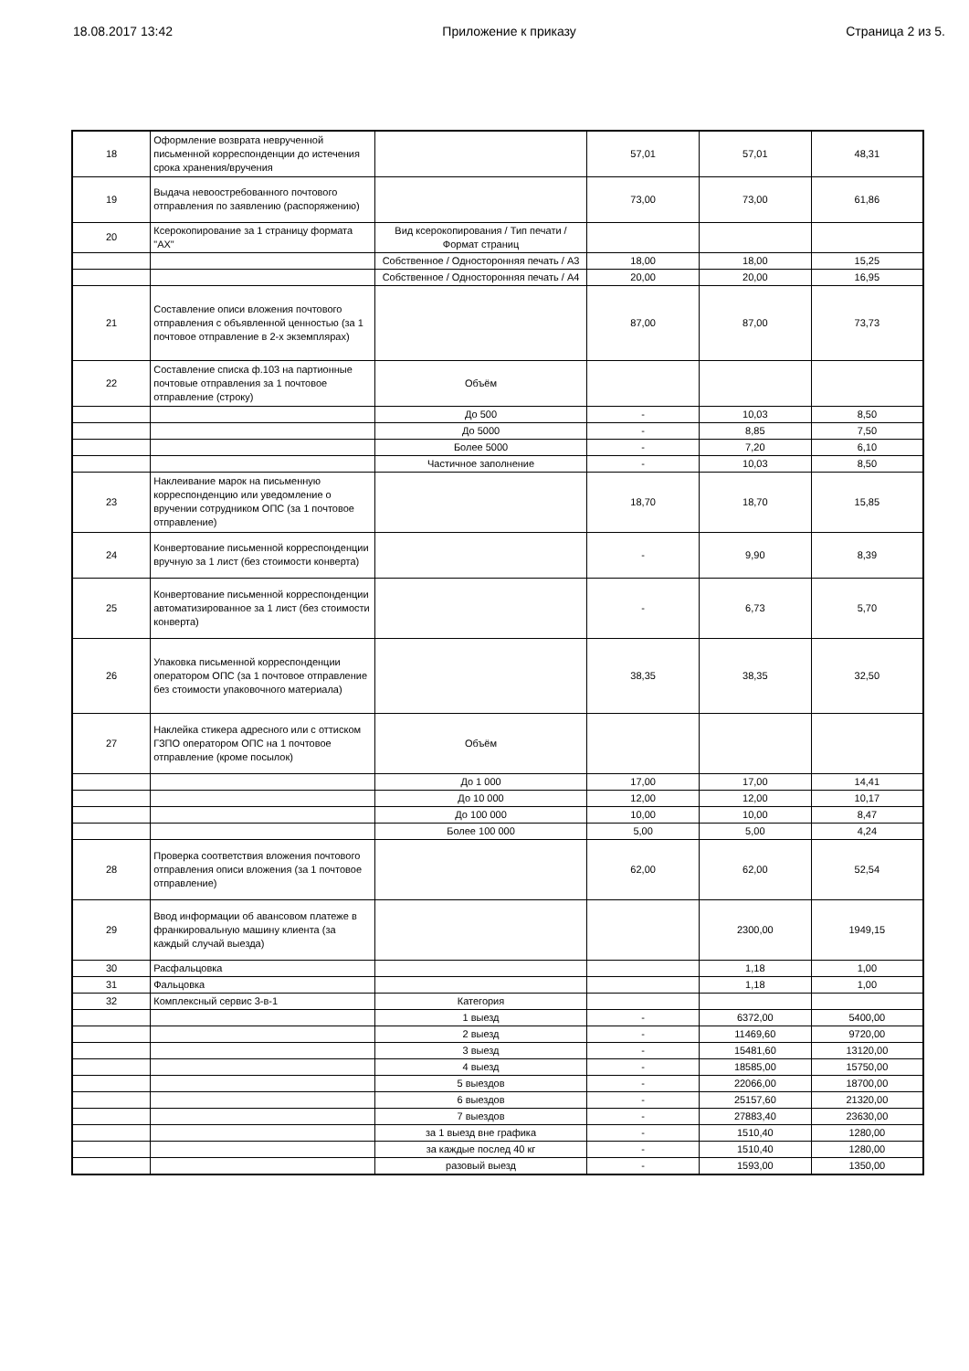18.08.2017 13:42 Приложение к приказу Страница 2 из 5.
| 18 | Оформление возврата неврученной письменной корреспонденции до истечения срока хранения/вручения | | 57,01 | 57,01 | 48,31 |
| 19 | Выдача невоостребованного почтового отправления по заявлению (распоряжению) | | 73,00 | 73,00 | 61,86 |
| 20 | Ксерокопирование за 1 страницу формата "АХ" | Вид ксерокопирования / Тип печати / Формат страниц | | | |
| | | Собственное / Односторонняя печать / А3 | 18,00 | 18,00 | 15,25 |
| | | Собственное / Односторонняя печать / А4 | 20,00 | 20,00 | 16,95 |
| 21 | Составление описи вложения почтового отправления с объявленной ценностью (за 1 почтовое отправление в 2-х экземплярах) | | 87,00 | 87,00 | 73,73 |
| 22 | Составление списка ф.103 на партионные почтовые отправления за 1 почтовое отправление (строку) | Объём | | | |
| | | До 500 | - | 10,03 | 8,50 |
| | | До 5000 | - | 8,85 | 7,50 |
| | | Более 5000 | - | 7,20 | 6,10 |
| | | Частичное заполнение | - | 10,03 | 8,50 |
| 23 | Наклеивание марок на письменную корреспонденцию или уведомление о вручении сотрудником ОПС (за 1 почтовое отправление) | | 18,70 | 18,70 | 15,85 |
| 24 | Конвертование письменной корреспонденции вручную за 1 лист (без стоимости конверта) | | - | 9,90 | 8,39 |
| 25 | Конвертование письменной корреспонденции автоматизированное за 1 лист (без стоимости конверта) | | - | 6,73 | 5,70 |
| 26 | Упаковка письменной корреспонденции оператором ОПС (за 1 почтовое отправление без стоимости упаковочного материала) | | 38,35 | 38,35 | 32,50 |
| 27 | Наклейка стикера адресного или с оттиском ГЗПО оператором ОПС на 1 почтовое отправление (кроме посылок) | Объём | | | |
| | | До 1 000 | 17,00 | 17,00 | 14,41 |
| | | До 10 000 | 12,00 | 12,00 | 10,17 |
| | | До 100 000 | 10,00 | 10,00 | 8,47 |
| | | Более 100 000 | 5,00 | 5,00 | 4,24 |
| 28 | Проверка соответствия вложения почтового отправления описи вложения (за 1 почтовое отправление) | | 62,00 | 62,00 | 52,54 |
| 29 | Ввод информации об авансовом платеже в франкировальную машину клиента (за каждый случай выезда) | | | 2300,00 | 1949,15 |
| 30 | Расфальцовка | | | 1,18 | 1,00 |
| 31 | Фальцовка | | | 1,18 | 1,00 |
| 32 | Комплексный сервис 3-в-1 | Категория | | | |
| | | 1 выезд | - | 6372,00 | 5400,00 |
| | | 2 выезд | - | 11469,60 | 9720,00 |
| | | 3 выезд | - | 15481,60 | 13120,00 |
| | | 4 выезд | - | 18585,00 | 15750,00 |
| | | 5 выездов | - | 22066,00 | 18700,00 |
| | | 6 выездов | - | 25157,60 | 21320,00 |
| | | 7 выездов | - | 27883,40 | 23630,00 |
| | | за 1 выезд вне графика | - | 1510,40 | 1280,00 |
| | | за каждые послед 40 кг | - | 1510,40 | 1280,00 |
| | | разовый выезд | - | 1593,00 | 1350,00 |